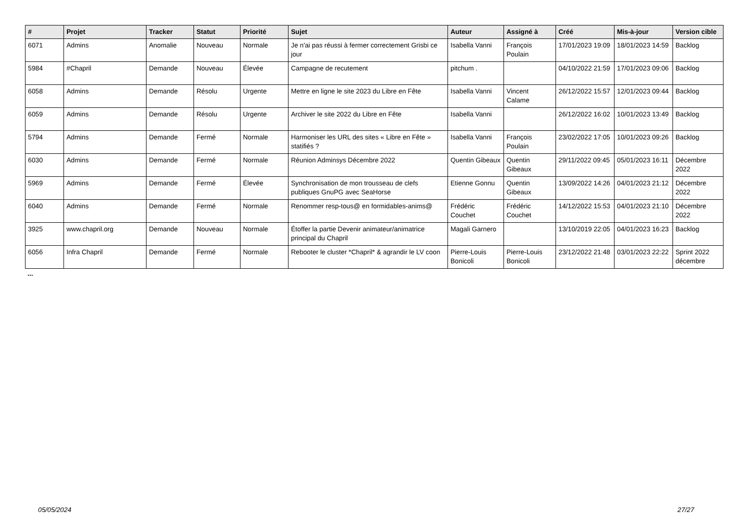| # | Projet | Tracker | Statut | Priorité | Sujet | Auteur | Assigné à | Créé | Mis-à-jour | Version cible |
| --- | --- | --- | --- | --- | --- | --- | --- | --- | --- | --- |
| 6071 | Admins | Anomalie | Nouveau | Normale | Je n'ai pas réussi à fermer correctement Grisbi ce jour | Isabella Vanni | François Poulain | 17/01/2023 19:09 | 18/01/2023 14:59 | Backlog |
| 5984 | #Chapril | Demande | Nouveau | Élevée | Campagne de recutement | pitchum . | | 04/10/2022 21:59 | 17/01/2023 09:06 | Backlog |
| 6058 | Admins | Demande | Résolu | Urgente | Mettre en ligne le site 2023 du Libre en Fête | Isabella Vanni | Vincent Calame | 26/12/2022 15:57 | 12/01/2023 09:44 | Backlog |
| 6059 | Admins | Demande | Résolu | Urgente | Archiver le site 2022 du Libre en Fête | Isabella Vanni | | 26/12/2022 16:02 | 10/01/2023 13:49 | Backlog |
| 5794 | Admins | Demande | Fermé | Normale | Harmoniser les URL des sites « Libre en Fête » statifiés ? | Isabella Vanni | François Poulain | 23/02/2022 17:05 | 10/01/2023 09:26 | Backlog |
| 6030 | Admins | Demande | Fermé | Normale | Réunion Adminsys Décembre 2022 | Quentin Gibeaux | Quentin Gibeaux | 29/11/2022 09:45 | 05/01/2023 16:11 | Décembre 2022 |
| 5969 | Admins | Demande | Fermé | Élevée | Synchronisation de mon trousseau de clefs publiques GnuPG avec SeaHorse | Etienne Gonnu | Quentin Gibeaux | 13/09/2022 14:26 | 04/01/2023 21:12 | Décembre 2022 |
| 6040 | Admins | Demande | Fermé | Normale | Renommer resp-tous@ en formidables-anims@ | Frédéric Couchet | Frédéric Couchet | 14/12/2022 15:53 | 04/01/2023 21:10 | Décembre 2022 |
| 3925 | www.chapril.org | Demande | Nouveau | Normale | Étoffer la partie Devenir animateur/animatrice principal du Chapril | Magali Garnero | | 13/10/2019 22:05 | 04/01/2023 16:23 | Backlog |
| 6056 | Infra Chapril | Demande | Fermé | Normale | Rebooter le cluster *Chapril* & agrandir le LV coon | Pierre-Louis Bonicoli | Pierre-Louis Bonicoli | 23/12/2022 21:48 | 03/01/2023 22:22 | Sprint 2022 décembre |
...
05/05/2024 27/27